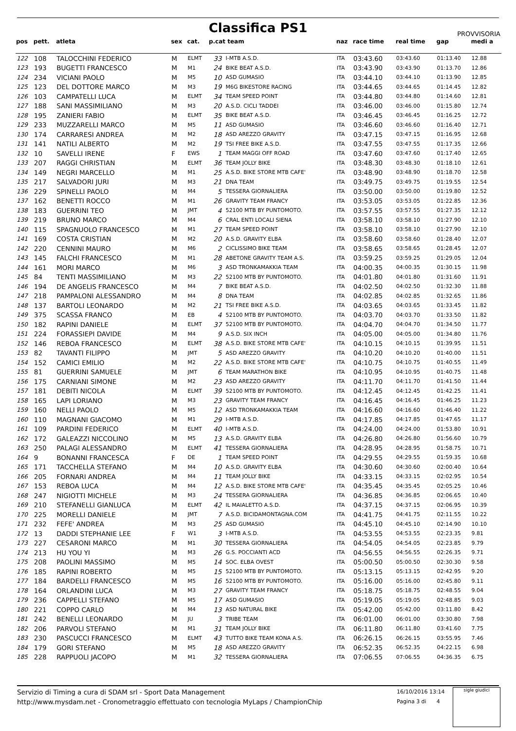Classifica PS1
PROVVISORIA
| pos | pett. | atleta | sex | cat. | p.cat team | | naz | race time | real time | gap | medi a |
| --- | --- | --- | --- | --- | --- | --- | --- | --- | --- | --- | --- |
| 122 | 108 | TALOCCHINI FEDERICO | M | ELMT | 33 | I-MTB A.S.D. | ITA | 03:43.60 | 03:43.60 | 01:13.40 | 12.88 |
| 123 | 193 | BUGETTI FRANCESCO | M | M1 | 24 | BIKE BEAT A.S.D. | ITA | 03:43.90 | 03:43.90 | 01:13.70 | 12.86 |
| 124 | 234 | VICIANI PAOLO | M | M5 | 10 | ASD GUMASIO | ITA | 03:44.10 | 03:44.10 | 01:13.90 | 12.85 |
| 125 | 123 | DEL DOTTORE MARCO | M | M3 | 19 | M6G BIKESTORE RACING | ITA | 03:44.65 | 03:44.65 | 01:14.45 | 12.82 |
| 126 | 103 | CAMPATELLI LUCA | M | ELMT | 34 | TEAM SPEED POINT | ITA | 03:44.80 | 03:44.80 | 01:14.60 | 12.81 |
| 127 | 188 | SANI MASSIMILIANO | M | M3 | 20 | A.S.D. CICLI TADDEI | ITA | 03:46.00 | 03:46.00 | 01:15.80 | 12.74 |
| 128 | 195 | ZANIERI FABIO | M | ELMT | 35 | BIKE BEAT A.S.D. | ITA | 03:46.45 | 03:46.45 | 01:16.25 | 12.72 |
| 129 | 233 | MUZZARELLI MARCO | M | M5 | 11 | ASD GUMASIO | ITA | 03:46.60 | 03:46.60 | 01:16.40 | 12.71 |
| 130 | 174 | CARRARESI ANDREA | M | M2 | 18 | ASD AREZZO GRAVITY | ITA | 03:47.15 | 03:47.15 | 01:16.95 | 12.68 |
| 131 | 141 | NATILI ALBERTO | M | M2 | 19 | TSI FREE BIKE A.S.D. | ITA | 03:47.55 | 03:47.55 | 01:17.35 | 12.66 |
| 132 | 10 | SAVELLI IRENE | F | EWS | 1 | TEAM MAGGI OFF ROAD | ITA | 03:47.60 | 03:47.60 | 01:17.40 | 12.65 |
| 133 | 207 | RAGGI CHRISTIAN | M | ELMT | 36 | TEAM JOLLY BIKE | ITA | 03:48.30 | 03:48.30 | 01:18.10 | 12.61 |
| 134 | 149 | NEGRI MARCELLO | M | M1 | 25 | A.S.D. BIKE STORE MTB CAFE' | ITA | 03:48.90 | 03:48.90 | 01:18.70 | 12.58 |
| 135 | 217 | SALVADORI JURI | M | M3 | 21 | DNA TEAM | ITA | 03:49.75 | 03:49.75 | 01:19.55 | 12.54 |
| 136 | 229 | SPINELLI PAOLO | M | M4 | 5 | TESSERA GIORNALIERA | ITA | 03:50.00 | 03:50.00 | 01:19.80 | 12.52 |
| 137 | 162 | BENETTI ROCCO | M | M1 | 26 | GRAVITY TEAM FRANCY | ITA | 03:53.05 | 03:53.05 | 01:22.85 | 12.36 |
| 138 | 183 | GUERRINI TEO | M | JMT | 4 | 52100 MTB BY PUNTOMOTO. | ITA | 03:57.55 | 03:57.55 | 01:27.35 | 12.12 |
| 139 | 219 | BRUNO MARCO | M | M4 | 6 | CRAL ENTI LOCALI SIENA | ITA | 03:58.10 | 03:58.10 | 01:27.90 | 12.10 |
| 140 | 115 | SPAGNUOLO FRANCESCO | M | M1 | 27 | TEAM SPEED POINT | ITA | 03:58.10 | 03:58.10 | 01:27.90 | 12.10 |
| 141 | 169 | COSTA CRISTIAN | M | M2 | 20 | A.S.D. GRAVITY ELBA | ITA | 03:58.60 | 03:58.60 | 01:28.40 | 12.07 |
| 142 | 220 | CENNINI MAURO | M | M6 | 2 | CICLISSIMO BIKE TEAM | ITA | 03:58.65 | 03:58.65 | 01:28.45 | 12.07 |
| 143 | 145 | FALCHI FRANCESCO | M | M1 | 28 | ABETONE GRAVITY TEAM A.S. | ITA | 03:59.25 | 03:59.25 | 01:29.05 | 12.04 |
| 144 | 161 | MORI MARCO | M | M6 | 3 | ASD TRONKAMAKKIA TEAM | ITA | 04:00.35 | 04:00.35 | 01:30.15 | 11.98 |
| 145 | 84 | TENTI MASSIMILIANO | M | M3 | 22 | 52100 MTB BY PUNTOMOTO. | ITA | 04:01.80 | 04:01.80 | 01:31.60 | 11.91 |
| 146 | 194 | DE ANGELIS FRANCESCO | M | M4 | 7 | BIKE BEAT A.S.D. | ITA | 04:02.50 | 04:02.50 | 01:32.30 | 11.88 |
| 147 | 218 | PAMPALONI ALESSANDRO | M | M4 | 8 | DNA TEAM | ITA | 04:02.85 | 04:02.85 | 01:32.65 | 11.86 |
| 148 | 137 | BARTOLI LEONARDO | M | M2 | 21 | TSI FREE BIKE A.S.D. | ITA | 04:03.65 | 04:03.65 | 01:33.45 | 11.82 |
| 149 | 375 | SCASSA FRANCO | M | EB | 4 | 52100 MTB BY PUNTOMOTO. | ITA | 04:03.70 | 04:03.70 | 01:33.50 | 11.82 |
| 150 | 182 | RAPINI DANIELE | M | ELMT | 37 | 52100 MTB BY PUNTOMOTO. | ITA | 04:04.70 | 04:04.70 | 01:34.50 | 11.77 |
| 151 | 224 | FORASSIEPI DAVIDE | M | M4 | 9 | A.S.D. SIX INCH | ITA | 04:05.00 | 04:05.00 | 01:34.80 | 11.76 |
| 152 | 146 | REBOA FRANCESCO | M | ELMT | 38 | A.S.D. BIKE STORE MTB CAFE' | ITA | 04:10.15 | 04:10.15 | 01:39.95 | 11.51 |
| 153 | 82 | TAVANTI FILIPPO | M | JMT | 5 | ASD AREZZO GRAVITY | ITA | 04:10.20 | 04:10.20 | 01:40.00 | 11.51 |
| 154 | 152 | CAMICI EMILIO | M | M2 | 22 | A.S.D. BIKE STORE MTB CAFE' | ITA | 04:10.75 | 04:10.75 | 01:40.55 | 11.49 |
| 155 | 81 | GUERRINI SAMUELE | M | JMT | 6 | TEAM MARATHON BIKE | ITA | 04:10.95 | 04:10.95 | 01:40.75 | 11.48 |
| 156 | 175 | CARNIANI SIMONE | M | M2 | 23 | ASD AREZZO GRAVITY | ITA | 04:11.70 | 04:11.70 | 01:41.50 | 11.44 |
| 157 | 181 | DEBITI NICOLA | M | ELMT | 39 | 52100 MTB BY PUNTOMOTO. | ITA | 04:12.45 | 04:12.45 | 01:42.25 | 11.41 |
| 158 | 165 | LAPI LORIANO | M | M3 | 23 | GRAVITY TEAM FRANCY | ITA | 04:16.45 | 04:16.45 | 01:46.25 | 11.23 |
| 159 | 160 | NELLI PAOLO | M | M5 | 12 | ASD TRONKAMAKKIA TEAM | ITA | 04:16.60 | 04:16.60 | 01:46.40 | 11.22 |
| 160 | 110 | MAGNANI GIACOMO | M | M1 | 29 | I-MTB A.S.D. | ITA | 04:17.85 | 04:17.85 | 01:47.65 | 11.17 |
| 161 | 109 | PARDINI FEDERICO | M | ELMT | 40 | I-MTB A.S.D. | ITA | 04:24.00 | 04:24.00 | 01:53.80 | 10.91 |
| 162 | 172 | GALEAZZI NICCOLINO | M | M5 | 13 | A.S.D. GRAVITY ELBA | ITA | 04:26.80 | 04:26.80 | 01:56.60 | 10.79 |
| 163 | 250 | PALAGI ALESSANDRO | M | ELMT | 41 | TESSERA GIORNALIERA | ITA | 04:28.95 | 04:28.95 | 01:58.75 | 10.71 |
| 164 | 9 | BONANNI FRANCESCA | F | DE | 1 | TEAM SPEED POINT | ITA | 04:29.55 | 04:29.55 | 01:59.35 | 10.68 |
| 165 | 171 | TACCHELLA STEFANO | M | M4 | 10 | A.S.D. GRAVITY ELBA | ITA | 04:30.60 | 04:30.60 | 02:00.40 | 10.64 |
| 166 | 205 | FORNARI ANDREA | M | M4 | 11 | TEAM JOLLY BIKE | ITA | 04:33.15 | 04:33.15 | 02:02.95 | 10.54 |
| 167 | 153 | REBOA LUCA | M | M4 | 12 | A.S.D. BIKE STORE MTB CAFE' | ITA | 04:35.45 | 04:35.45 | 02:05.25 | 10.46 |
| 168 | 247 | NIGIOTTI MICHELE | M | M3 | 24 | TESSERA GIORNALIERA | ITA | 04:36.85 | 04:36.85 | 02:06.65 | 10.40 |
| 169 | 210 | STEFANELLI GIANLUCA | M | ELMT | 42 | IL MAIALETTO A.S.D. | ITA | 04:37.15 | 04:37.15 | 02:06.95 | 10.39 |
| 170 | 225 | MORELLI DANIELE | M | JMT | 7 | A.S.D. BICIDAMONTAGNA.COM | ITA | 04:41.75 | 04:41.75 | 02:11.55 | 10.22 |
| 171 | 232 | FEFE' ANDREA | M | M3 | 25 | ASD GUMASIO | ITA | 04:45.10 | 04:45.10 | 02:14.90 | 10.10 |
| 172 | 13 | DADDI STEPHANIE LEE | F | W1 | 3 | I-MTB A.S.D. | ITA | 04:53.55 | 04:53.55 | 02:23.35 | 9.81 |
| 173 | 227 | CESARONI MARCO | M | M1 | 30 | TESSERA GIORNALIERA | ITA | 04:54.05 | 04:54.05 | 02:23.85 | 9.79 |
| 174 | 213 | HU YOU YI | M | M3 | 26 | G.S. POCCIANTI ACD | ITA | 04:56.55 | 04:56.55 | 02:26.35 | 9.71 |
| 175 | 208 | PAOLINI MASSIMO | M | M5 | 14 | SOC. ELBA OVEST | ITA | 05:00.50 | 05:00.50 | 02:30.30 | 9.58 |
| 176 | 185 | RAPINI ROBERTO | M | M5 | 15 | 52100 MTB BY PUNTOMOTO. | ITA | 05:13.15 | 05:13.15 | 02:42.95 | 9.20 |
| 177 | 184 | BARDELLI FRANCESCO | M | M5 | 16 | 52100 MTB BY PUNTOMOTO. | ITA | 05:16.00 | 05:16.00 | 02:45.80 | 9.11 |
| 178 | 164 | ORLANDINI LUCA | M | M3 | 27 | GRAVITY TEAM FRANCY | ITA | 05:18.75 | 05:18.75 | 02:48.55 | 9.04 |
| 179 | 236 | CAPPELLI STEFANO | M | M5 | 17 | ASD GUMASIO | ITA | 05:19.05 | 05:19.05 | 02:48.85 | 9.03 |
| 180 | 221 | COPPO CARLO | M | M4 | 13 | ASD NATURAL BIKE | ITA | 05:42.00 | 05:42.00 | 03:11.80 | 8.42 |
| 181 | 242 | BENELLI LEONARDO | M | JU | 3 | TRIBE TEAM | ITA | 06:01.00 | 06:01.00 | 03:30.80 | 7.98 |
| 182 | 206 | PARVOLI STEFANO | M | M1 | 31 | TEAM JOLLY BIKE | ITA | 06:11.80 | 06:11.80 | 03:41.60 | 7.75 |
| 183 | 230 | PASCUCCI FRANCESCO | M | ELMT | 43 | TUTTO BIKE TEAM KONA A.S. | ITA | 06:26.15 | 06:26.15 | 03:55.95 | 7.46 |
| 184 | 179 | GORI STEFANO | M | M5 | 18 | ASD AREZZO GRAVITY | ITA | 06:52.35 | 06:52.35 | 04:22.15 | 6.98 |
| 185 | 228 | RAPPUOLI JACOPO | M | M1 | 32 | TESSERA GIORNALIERA | ITA | 07:06.55 | 07:06.55 | 04:36.35 | 6.75 |
Servizio di Timing a cura di SDAM srl - Sport Data Management
http://www.mysdam.net - Cronometraggio effettuato con tecnologia MyLaps / ChampionChip
16/10/2016 13:14
Pagina 3 di 4
sigle giudici